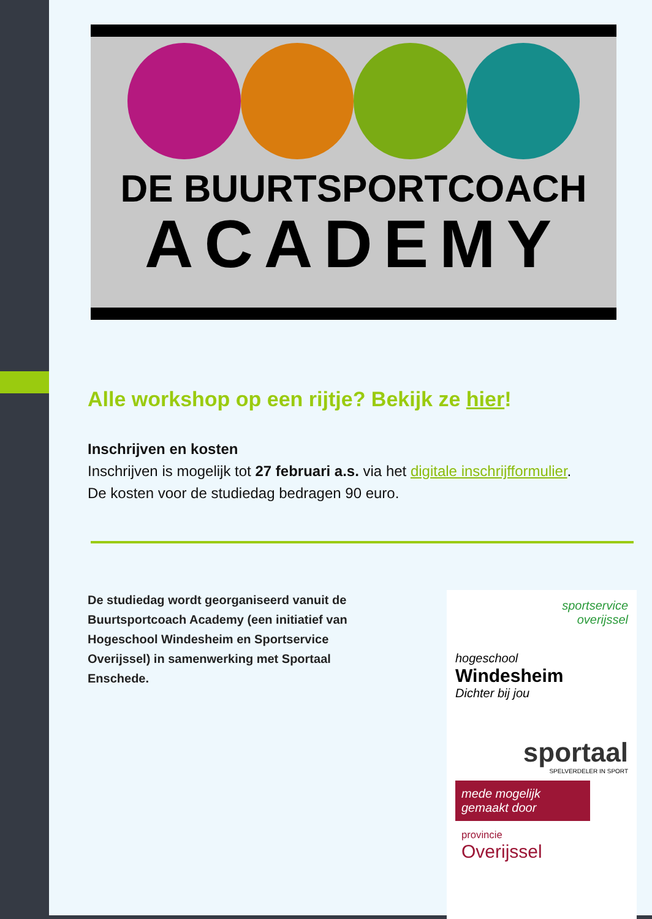DE BUURTSPORTCOACH
ACADEMY
Alle workshop op een rijtje? Bekijk ze hier!
Inschrijven en kosten
Inschrijven is mogelijk tot 27 februari a.s. via het digitale inschrijfformulier.
De kosten voor de studiedag bedragen 90 euro.
De studiedag wordt georganiseerd vanuit de Buurtsportcoach Academy (een initiatief van Hogeschool Windesheim en Sportservice Overijssel) in samenwerking met Sportaal Enschede.
sportservice
overijssel
hogeschool
Windesheim
Dichter bij jou
sportaal
SPELVERDELER IN SPORT
mede mogelijk
gemaakt door
provincie
Overijssel